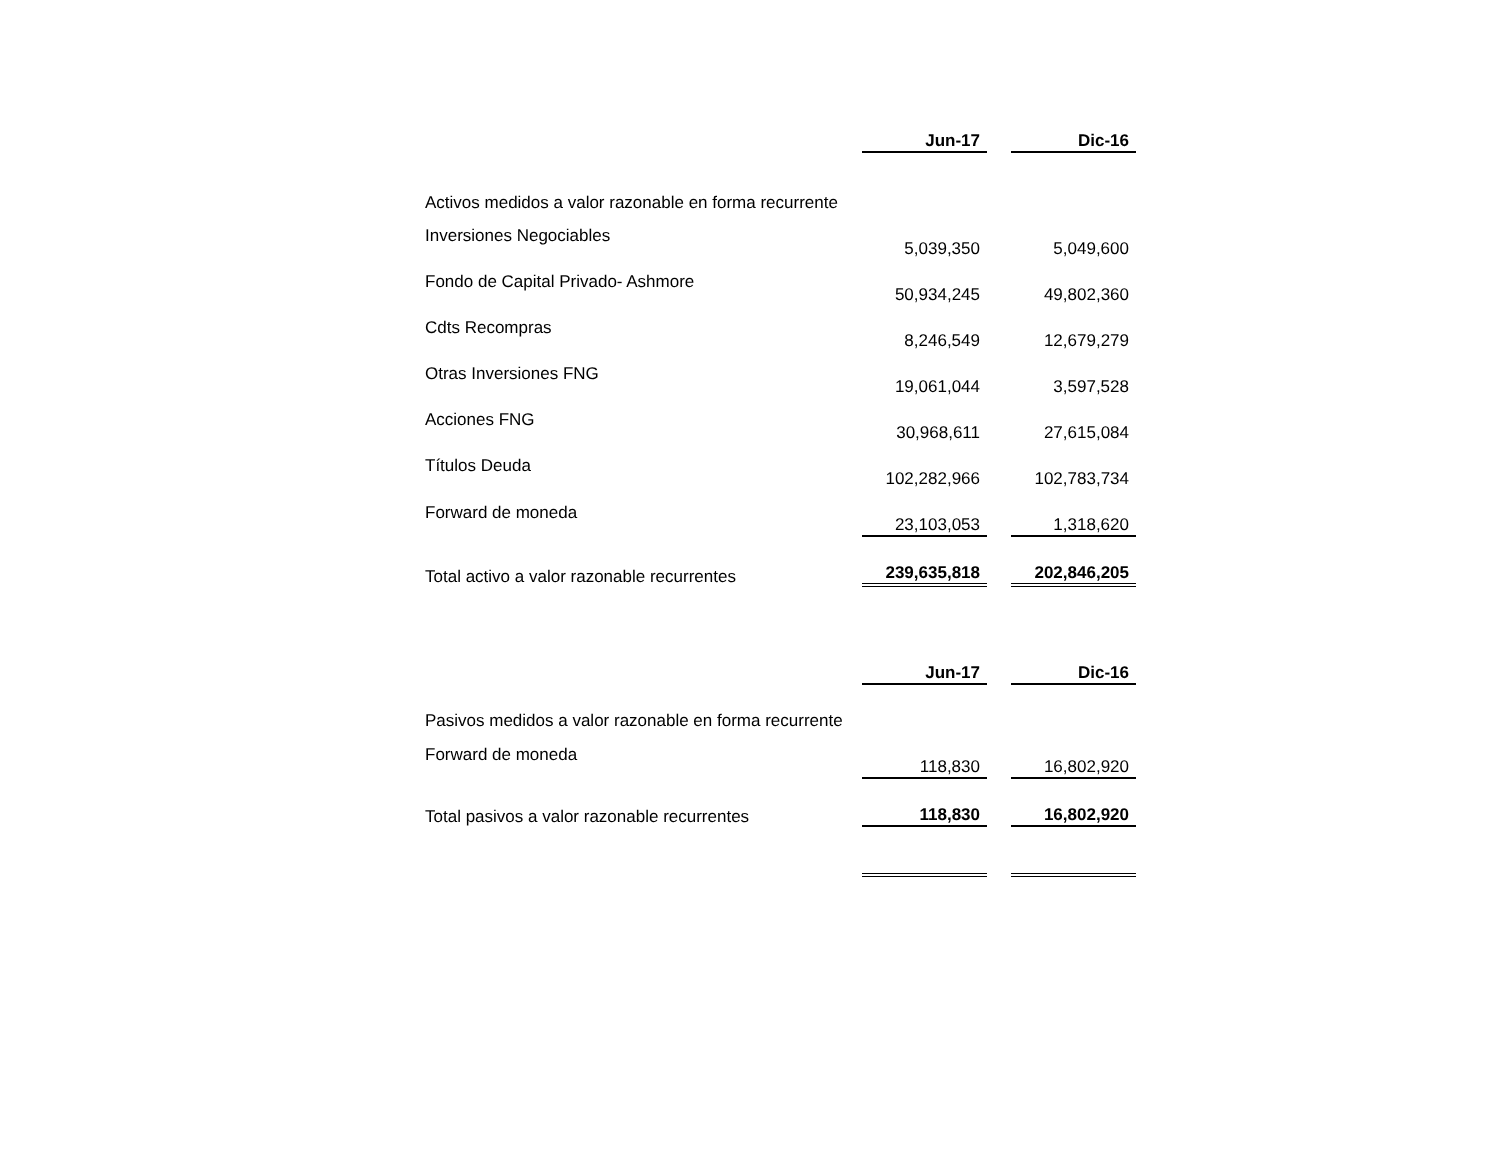| | Jun-17 | | Dic-16 |
| Activos medidos a valor razonable en forma recurrente | | | |
| Inversiones Negociables | 5,039,350 | | 5,049,600 |
| Fondo de Capital Privado- Ashmore | 50,934,245 | | 49,802,360 |
| Cdts Recompras | 8,246,549 | | 12,679,279 |
| Otras Inversiones FNG | 19,061,044 | | 3,597,528 |
| Acciones FNG | 30,968,611 | | 27,615,084 |
| Títulos Deuda | 102,282,966 | | 102,783,734 |
| Forward de moneda | 23,103,053 | | 1,318,620 |
| Total activo a valor razonable recurrentes | 239,635,818 | | 202,846,205 |
| | Jun-17 | | Dic-16 |
| Pasivos medidos a valor razonable en forma recurrente | | | |
| Forward de moneda | 118,830 | | 16,802,920 |
| Total pasivos a valor razonable recurrentes | 118,830 | | 16,802,920 |